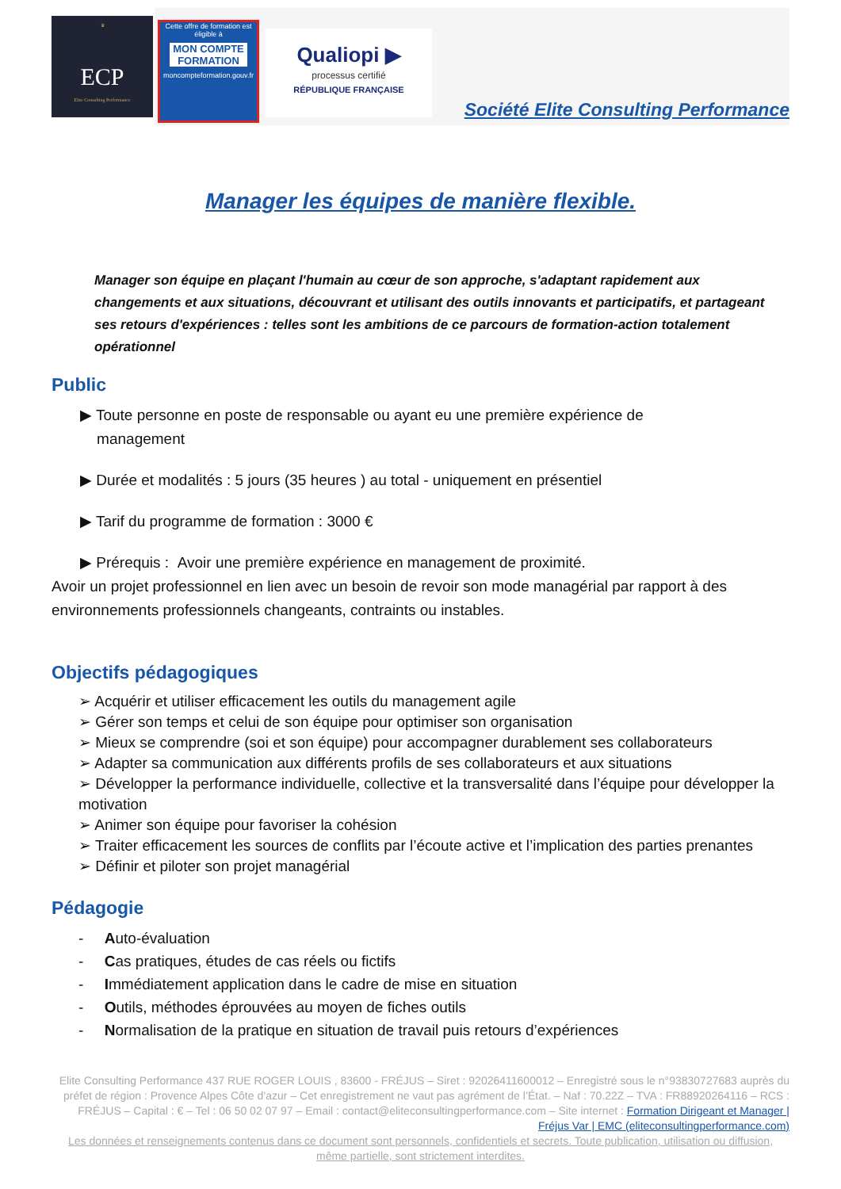♛
ECP
Elite Consulting Performance
Cette offre de formation est éligible à
MON COMPTE FORMATION
moncompteformation.gouv.fr
Qualiopi ▶
processus certifié
RÉPUBLIQUE FRANÇAISE
Société Elite Consulting Performance
Manager les équipes de manière flexible.
Manager son équipe en plaçant l'humain au cœur de son approche, s'adaptant rapidement aux changements et aux situations, découvrant et utilisant des outils innovants et participatifs, et partageant ses retours d'expériences : telles sont les ambitions de ce parcours de formation-action totalement opérationnel
Public
▶ Toute personne en poste de responsable ou ayant eu une première expérience de
management
▶ Durée et modalités : 5 jours (35 heures ) au total - uniquement en présentiel
▶ Tarif du programme de formation : 3000 €
▶ Prérequis : Avoir une première expérience en management de proximité.
Avoir un projet professionnel en lien avec un besoin de revoir son mode managérial par rapport à des environnements professionnels changeants, contraints ou instables.
Objectifs pédagogiques
➢ Acquérir et utiliser efficacement les outils du management agile
➢ Gérer son temps et celui de son équipe pour optimiser son organisation
➢ Mieux se comprendre (soi et son équipe) pour accompagner durablement ses collaborateurs
➢ Adapter sa communication aux différents profils de ses collaborateurs et aux situations
➢ Développer la performance individuelle, collective et la transversalité dans l’équipe pour développer la motivation
➢ Animer son équipe pour favoriser la cohésion
➢ Traiter efficacement les sources de conflits par l’écoute active et l’implication des parties prenantes
➢ Définir et piloter son projet managérial
Pédagogie
- Auto-évaluation
- Cas pratiques, études de cas réels ou fictifs
- Immédiatement application dans le cadre de mise en situation
- Outils, méthodes éprouvées au moyen de fiches outils
- Normalisation de la pratique en situation de travail puis retours d’expériences
Elite Consulting Performance 437 RUE ROGER LOUIS , 83600 - FRÉJUS – Siret : 92026411600012 – Enregistré sous le n°93830727683 auprès du préfet de région : Provence Alpes Côte d’azur – Cet enregistrement ne vaut pas agrément de l’État. – Naf : 70.22Z – TVA : FR88920264116 – RCS : FRÉJUS – Capital : € – Tel : 06 50 02 07 97 – Email : contact@eliteconsultingperformance.com – Site internet : Formation Dirigeant et Manager | Fréjus Var | EMC (eliteconsultingperformance.com)
Les données et renseignements contenus dans ce document sont personnels, confidentiels et secrets. Toute publication, utilisation ou diffusion, même partielle, sont strictement interdites.